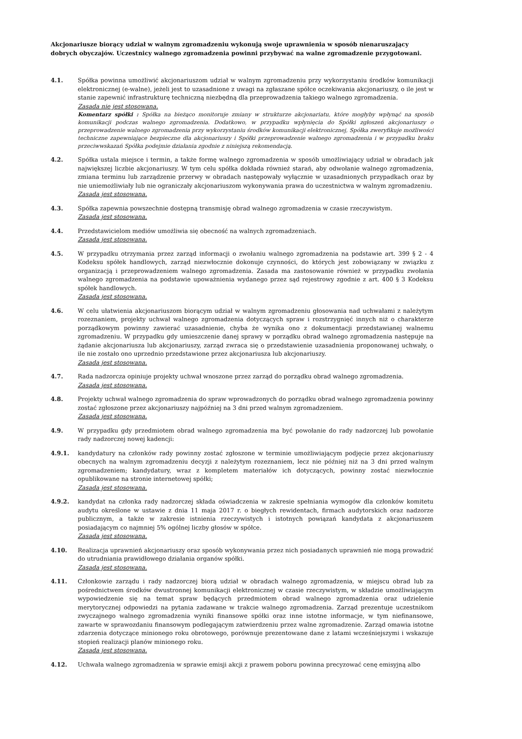Akcjonariusze biorący udział w walnym zgromadzeniu wykonują swoje uprawnienia w sposób nienaruszający dobrych obyczajów. Uczestnicy walnego zgromadzenia powinni przybywać na walne zgromadzenie przygotowani.
4.1. Spółka powinna umożliwić akcjonariuszom udział w walnym zgromadzeniu przy wykorzystaniu środków komunikacji elektronicznej (e-walne), jeżeli jest to uzasadnione z uwagi na zgłaszane spółce oczekiwania akcjonariuszy, o ile jest w stanie zapewnić infrastrukturę techniczną niezbędną dla przeprowadzenia takiego walnego zgromadzenia.
Zasada nie jest stosowana.
Komentarz spółki : Spółka na bieżąco monitoruje zmiany w strukturze akcjonariatu, które mogłyby wpłynąć na sposób komunikacji podczas walnego zgromadzenia. Dodatkowo, w przypadku wpłynięcia do Spółki zgłoszeń akcjonariuszy o przeprowadzenie walnego zgromadzenia przy wykorzystaniu środków komunikacji elektronicznej, Spółka zweryfikuje możliwości techniczne zapewniające bezpieczne dla akcjonariuszy i Spółki przeprowadzenie walnego zgromadzenia i w przypadku braku przeciwwskazań Spółka podejmie działania zgodnie z niniejszą rekomendacją.
4.2. Spółka ustala miejsce i termin, a także formę walnego zgromadzenia w sposób umożliwiający udział w obradach jak największej liczbie akcjonariuszy. W tym celu spółka dokłada również starań, aby odwołanie walnego zgromadzenia, zmiana terminu lub zarządzenie przerwy w obradach następowały wyłącznie w uzasadnionych przypadkach oraz by nie uniemożliwiały lub nie ograniczały akcjonariuszom wykonywania prawa do uczestnictwa w walnym zgromadzeniu.
Zasada jest stosowana.
4.3. Spółka zapewnia powszechnie dostępną transmisję obrad walnego zgromadzenia w czasie rzeczywistym.
Zasada jest stosowana.
4.4. Przedstawicielom mediów umożliwia się obecność na walnych zgromadzeniach.
Zasada jest stosowana.
4.5. W przypadku otrzymania przez zarząd informacji o zwołaniu walnego zgromadzenia na podstawie art. 399 § 2 - 4 Kodeksu spółek handlowych, zarząd niezwłocznie dokonuje czynności, do których jest zobowiązany w związku z organizacją i przeprowadzeniem walnego zgromadzenia. Zasada ma zastosowanie również w przypadku zwołania walnego zgromadzenia na podstawie upoważnienia wydanego przez sąd rejestrowy zgodnie z art. 400 § 3 Kodeksu spółek handlowych.
Zasada jest stosowana.
4.6. W celu ułatwienia akcjonariuszom biorącym udział w walnym zgromadzeniu głosowania nad uchwałami z należytym rozeznaniem, projekty uchwał walnego zgromadzenia dotyczących spraw i rozstrzygnięć innych niż o charakterze porządkowym powinny zawierać uzasadnienie, chyba że wynika ono z dokumentacji przedstawianej walnemu zgromadzeniu. W przypadku gdy umieszczenie danej sprawy w porządku obrad walnego zgromadzenia następuje na żądanie akcjonariusza lub akcjonariuszy, zarząd zwraca się o przedstawienie uzasadnienia proponowanej uchwały, o ile nie zostało ono uprzednio przedstawione przez akcjonariusza lub akcjonariuszy.
Zasada jest stosowana.
4.7. Rada nadzorcza opiniuje projekty uchwał wnoszone przez zarząd do porządku obrad walnego zgromadzenia.
Zasada jest stosowana.
4.8. Projekty uchwał walnego zgromadzenia do spraw wprowadzonych do porządku obrad walnego zgromadzenia powinny zostać zgłoszone przez akcjonariuszy najpóźniej na 3 dni przed walnym zgromadzeniem.
Zasada jest stosowana.
4.9. W przypadku gdy przedmiotem obrad walnego zgromadzenia ma być powołanie do rady nadzorczej lub powołanie rady nadzorczej nowej kadencji:
4.9.1. kandydatury na członków rady powinny zostać zgłoszone w terminie umożliwiającym podjęcie przez akcjonariuszy obecnych na walnym zgromadzeniu decyzji z należytym rozeznaniem, lecz nie później niż na 3 dni przed walnym zgromadzeniem; kandydatury, wraz z kompletem materiałów ich dotyczących, powinny zostać niezwłocznie opublikowane na stronie internetowej spółki;
Zasada jest stosowana.
4.9.2. kandydat na członka rady nadzorczej składa oświadczenia w zakresie spełniania wymogów dla członków komitetu audytu określone w ustawie z dnia 11 maja 2017 r. o biegłych rewidentach, firmach audytorskich oraz nadzorze publicznym, a także w zakresie istnienia rzeczywistych i istotnych powiązań kandydata z akcjonariuszem posiadającym co najmniej 5% ogólnej liczby głosów w spółce.
Zasada jest stosowana.
4.10. Realizacja uprawnień akcjonariuszy oraz sposób wykonywania przez nich posiadanych uprawnień nie mogą prowadzić do utrudniania prawidłowego działania organów spółki.
Zasada jest stosowana.
4.11. Członkowie zarządu i rady nadzorczej biorą udział w obradach walnego zgromadzenia, w miejscu obrad lub za pośrednictwem środków dwustronnej komunikacji elektronicznej w czasie rzeczywistym, w składzie umożliwiającym wypowiedzenie się na temat spraw będących przedmiotem obrad walnego zgromadzenia oraz udzielenie merytorycznej odpowiedzi na pytania zadawane w trakcie walnego zgromadzenia. Zarząd prezentuje uczestnikom zwyczajnego walnego zgromadzenia wyniki finansowe spółki oraz inne istotne informacje, w tym niefinansowe, zawarte w sprawozdaniu finansowym podlegającym zatwierdzeniu przez walne zgromadzenie. Zarząd omawia istotne zdarzenia dotyczące minionego roku obrotowego, porównuje prezentowane dane z latami wcześniejszymi i wskazuje stopień realizacji planów minionego roku.
Zasada jest stosowana.
4.12. Uchwała walnego zgromadzenia w sprawie emisji akcji z prawem poboru powinna precyzować cenę emisyjną albo